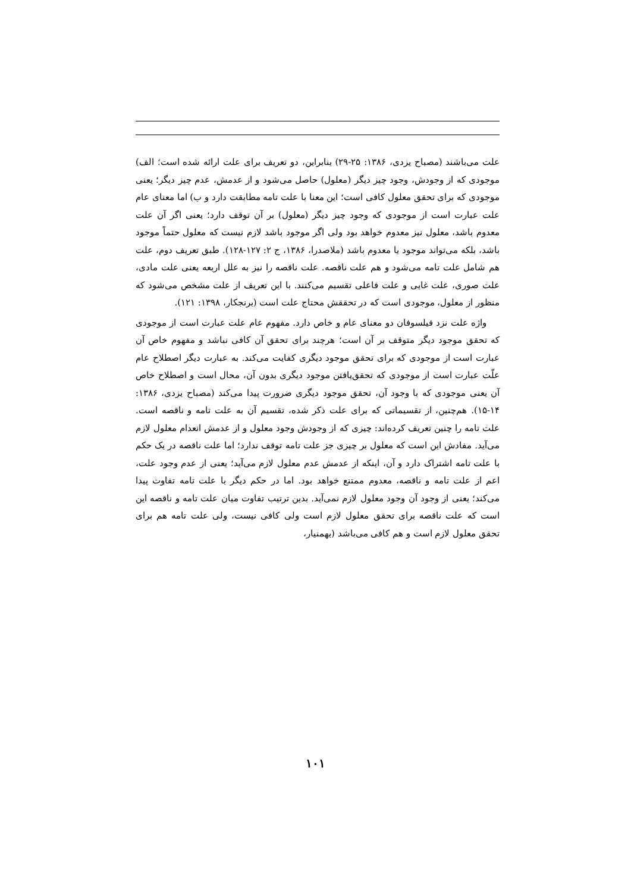علت می‌باشند (مصباح یزدی، ۱۳۸۶: ۲۵-۲۹) بنابراین، دو تعریف برای علت ارائه شده است؛ الف) موجودی که از وجودش، وجود چیز دیگر (معلول) حاصل می‌شود و از عدمش، عدم چیز دیگر؛ یعنی موجودی که برای تحقق معلول کافی است؛ این معنا با علت تامه مطابقت دارد و ب) اما معنای عام علت عبارت است از موجودی که وجود چیز دیگر (معلول) بر آن توقف دارد؛ یعنی اگر آن علت معدوم باشد، معلول نیز معدوم خواهد بود ولی اگر موجود باشد لازم نیست که معلول حتماً موجود باشد، بلکه می‌تواند موجود یا معدوم باشد (ملاصدرا، ۱۳۸۶، ج ۲: ۱۲۷-۱۲۸). طبق تعریف دوم، علت هم شامل علت تامه می‌شود و هم علت ناقصه. علت ناقصه را نیز به علل اربعه یعنی علت مادی، علت صوری، علت غایی و علت فاعلی تقسیم می‌کنند. با این تعریف از علت مشخص می‌شود که منظور از معلول، موجودی است که در تحققش محتاج علت است (برنجکار، ۱۳۹۸: ۱۲۱).
واژه علت نزد فیلسوفان دو معنای عام و خاص دارد. مفهوم عام علت عبارت است از موجودی که تحقق موجود دیگر متوقف بر آن است؛ هرچند برای تحقق آن کافی نباشد و مفهوم خاص آن عبارت است از موجودی که برای تحقق موجود دیگری کفایت می‌کند. به عبارت دیگر اصطلاح عام علّت عبارت است از موجودی که تحقق‌یافتن موجود دیگری بدون آن، محال است و اصطلاح خاص آن یعنی موجودی که با وجود آن، تحقق موجود دیگری ضرورت پیدا می‌کند (مصباح یزدی، ۱۳۸۶: ۱۴-۱۵). هم‌چنین، از تقسیماتی که برای علت ذکر شده، تقسیم آن به علت تامه و ناقصه است. علت تامه را چنین تعریف کرده‌اند: چیزی که از وجودش وجود معلول و از عدمش انعدام معلول لازم می‌آید. مفادش این است که معلول بر چیزی جز علت تامه توقف ندارد؛ اما علت ناقصه در یک حکم با علت تامه اشتراک دارد و آن، اینکه از عدمش عدم معلول لازم می‌آید؛ یعنی از عدم وجود علت، اعم از علت تامه و ناقصه، معدوم ممتنع خواهد بود. اما در حکم دیگر با علت تامه تفاوت پیدا می‌کند؛ یعنی از وجود آن وجود معلول لازم نمی‌آید. بدین ترتیب تفاوت میان علت تامه و ناقصه این است که علت ناقصه برای تحقق معلول لازم است ولی کافی نیست، ولی علت تامه هم برای تحقق معلول لازم است و هم کافی می‌باشد (بهمنیار،
۱۰۱